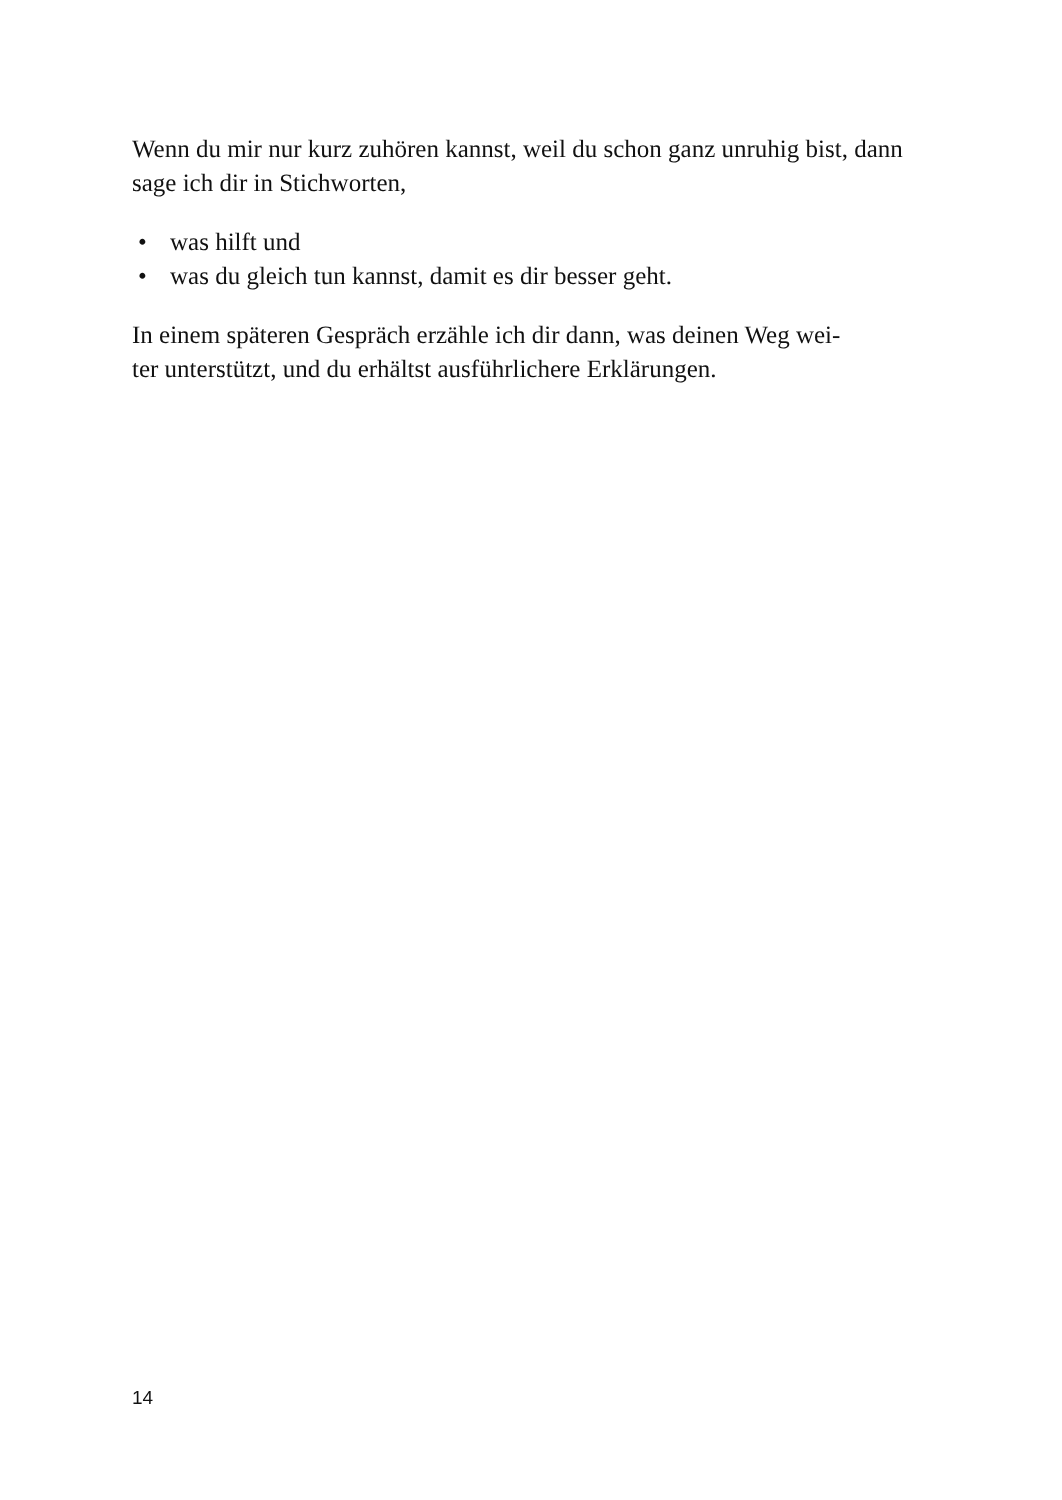Wenn du mir nur kurz zuhören kannst, weil du schon ganz unruhig bist, dann sage ich dir in Stichworten,
• was hilft und
• was du gleich tun kannst, damit es dir besser geht.
In einem späteren Gespräch erzähle ich dir dann, was deinen Weg wei-
ter unterstützt, und du erhältst ausführlichere Erklärungen.
14